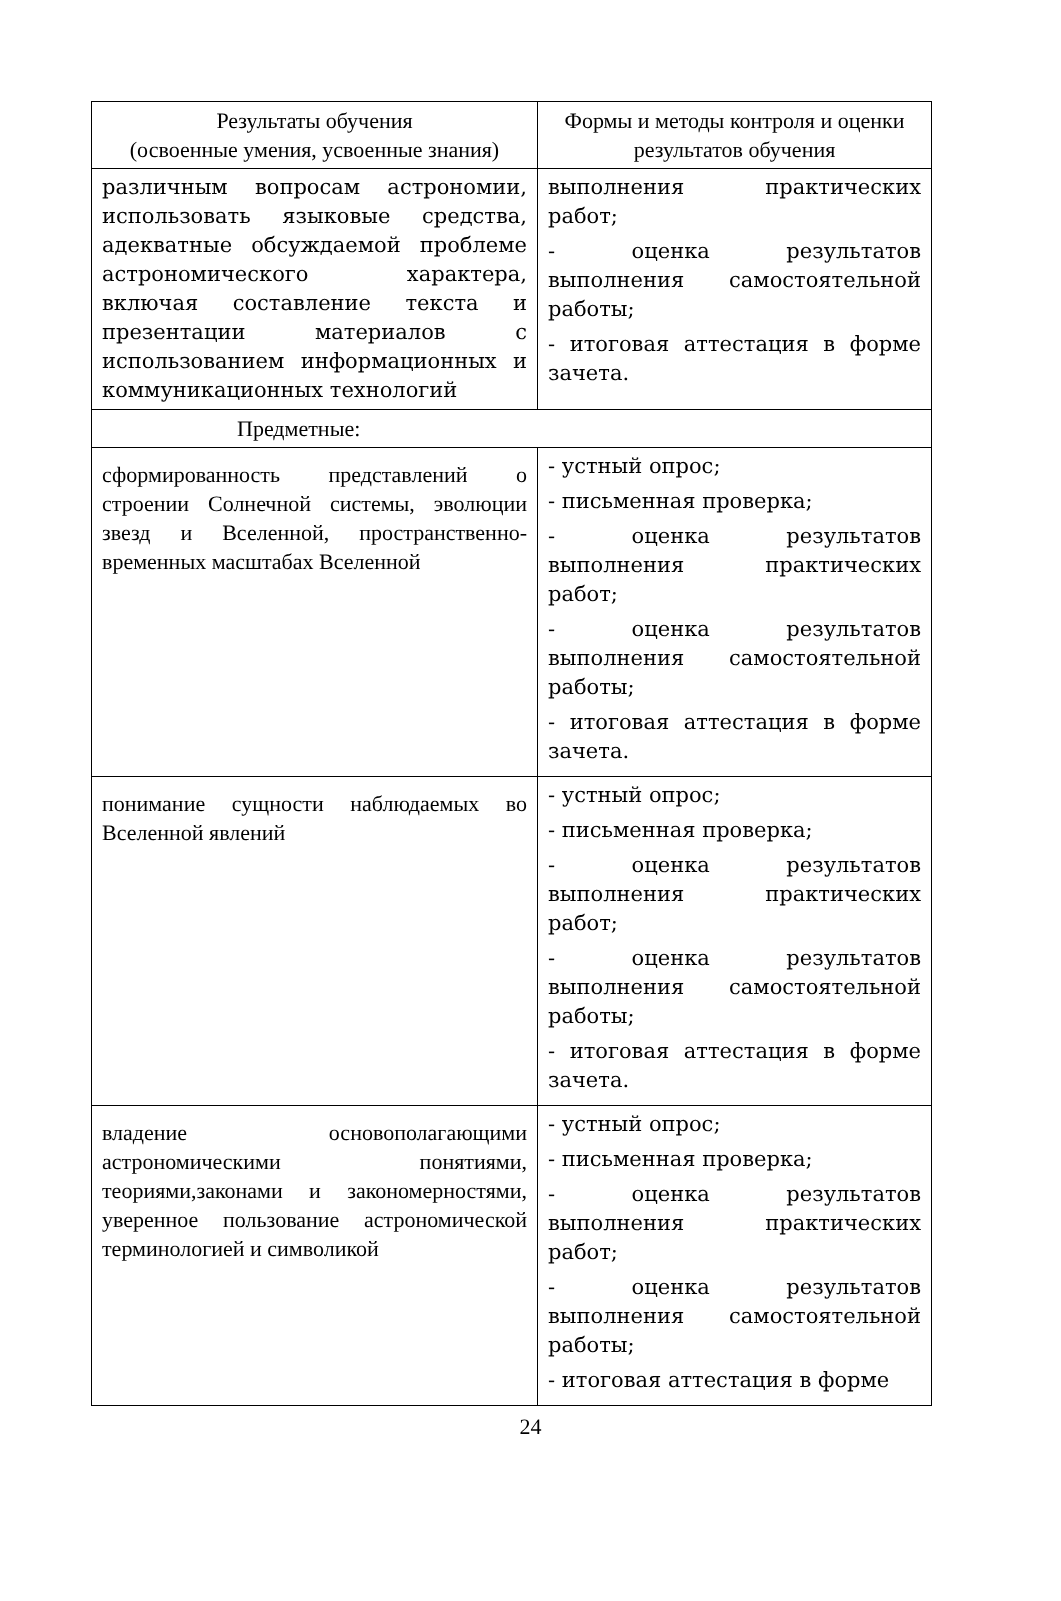| Результаты обучения (освоенные умения, усвоенные знания) | Формы и методы контроля и оценки результатов обучения |
| --- | --- |
| различным вопросам астрономии, использовать языковые средства, адекватные обсуждаемой проблеме астрономического характера, включая составление текста и презентации материалов с использованием информационных и коммуникационных технологий | выполнения практических работ; - оценка результатов выполнения самостоятельной работы; - итоговая аттестация в форме зачета. |
| Предметные: | |
| сформированность представлений о строении Солнечной системы, эволюции звезд и Вселенной, пространственно-временных масштабах Вселенной | - устный опрос; - письменная проверка; - оценка результатов выполнения практических работ; - оценка результатов выполнения самостоятельной работы; - итоговая аттестация в форме зачета. |
| понимание сущности наблюдаемых во Вселенной явлений | - устный опрос; - письменная проверка; - оценка результатов выполнения практических работ; - оценка результатов выполнения самостоятельной работы; - итоговая аттестация в форме зачета. |
| владение основополагающими астрономическими понятиями, теориями,законами и закономерностями, уверенное пользование астрономической терминологией и символикой | - устный опрос; - письменная проверка; - оценка результатов выполнения практических работ; - оценка результатов выполнения самостоятельной работы; - итоговая аттестация в форме |
24